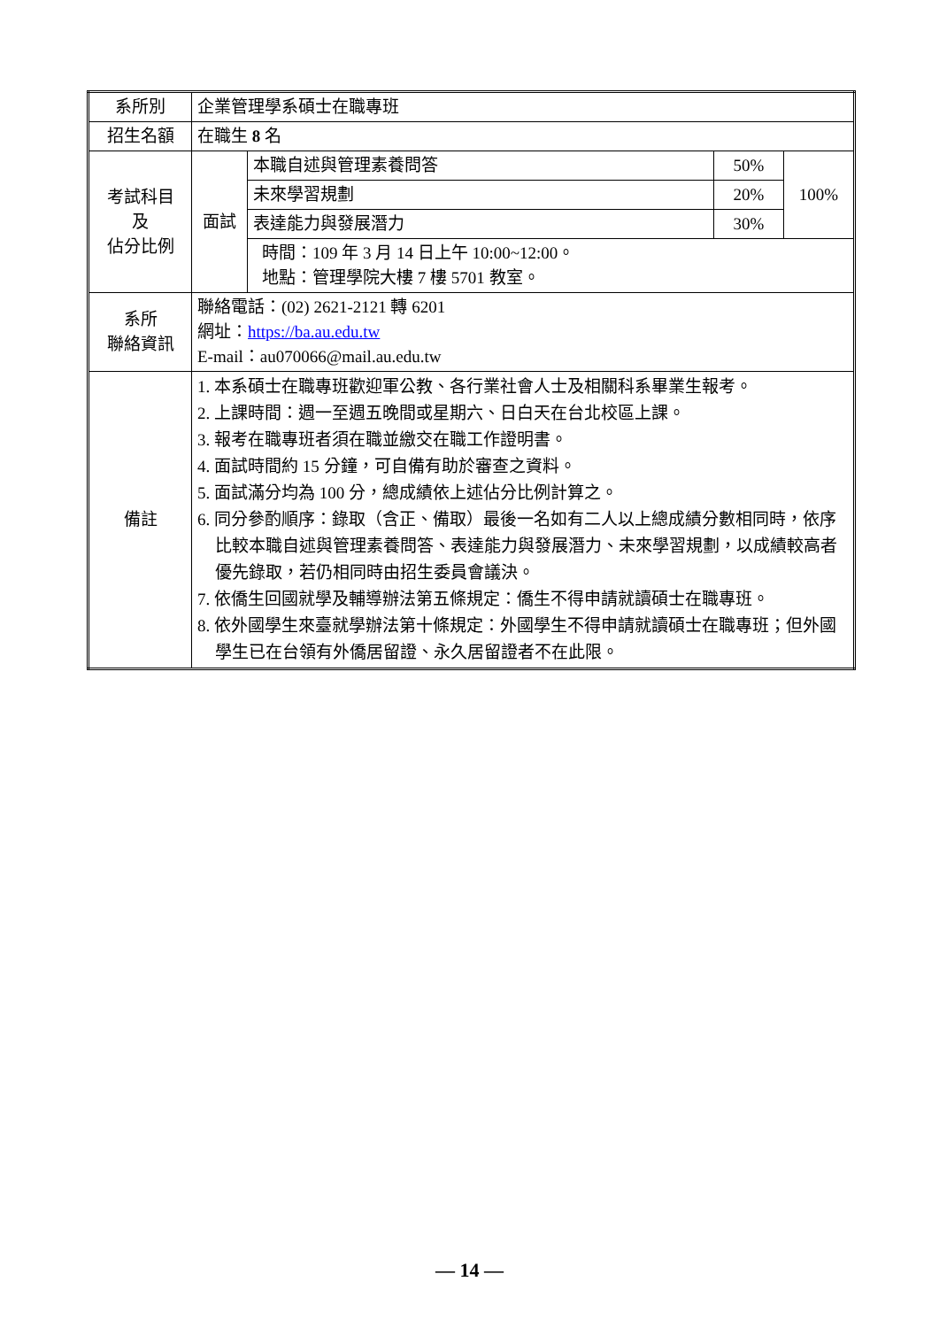| 系所別 | 企業管理學系碩士在職專班 | | | |
| 招生名額 | 在職生 8 名 | | | |
| 考試科目 及 佔分比例 | 面試 | 本職自述與管理素養問答 | 50% | 100% |
| | | 未來學習規劃 | 20% | |
| | | 表達能力與發展潛力 | 30% | |
| | | 時間：109 年 3 月 14 日上午 10:00~12:00。 地點：管理學院大樓 7 樓 5701 教室。 | | |
| 系所 聯絡資訊 | 聯絡電話：(02) 2621-2121 轉 6201 網址： https://ba.au.edu.tw E-mail：au070066@mail.au.edu.tw | | | |
| 備註 | 1. 本系碩士在職專班歡迎軍公教、各行業社會人士及相關科系畢業生報考。 2. 上課時間：週一至週五晚間或星期六、日白天在台北校區上課。 3. 報考在職專班者須在職並繳交在職工作證明書。 4. 面試時間約 15 分鐘，可自備有助於審查之資料。 5. 面試滿分均為 100 分，總成績依上述佔分比例計算之。 6. 同分參酌順序：錄取（含正、備取）最後一名如有二人以上總成績分數相同時，依序比較本職自述與管理素養問答、表達能力與發展潛力、未來學習規劃，以成績較高者優先錄取，若仍相同時由招生委員會議決。 7. 依僑生回國就學及輔導辦法第五條規定：僑生不得申請就讀碩士在職專班。 8. 依外國學生來臺就學辦法第十條規定：外國學生不得申請就讀碩士在職專班；但外國學生已在台領有外僑居留證、永久居留證者不在此限。 | | | |
— 14 —